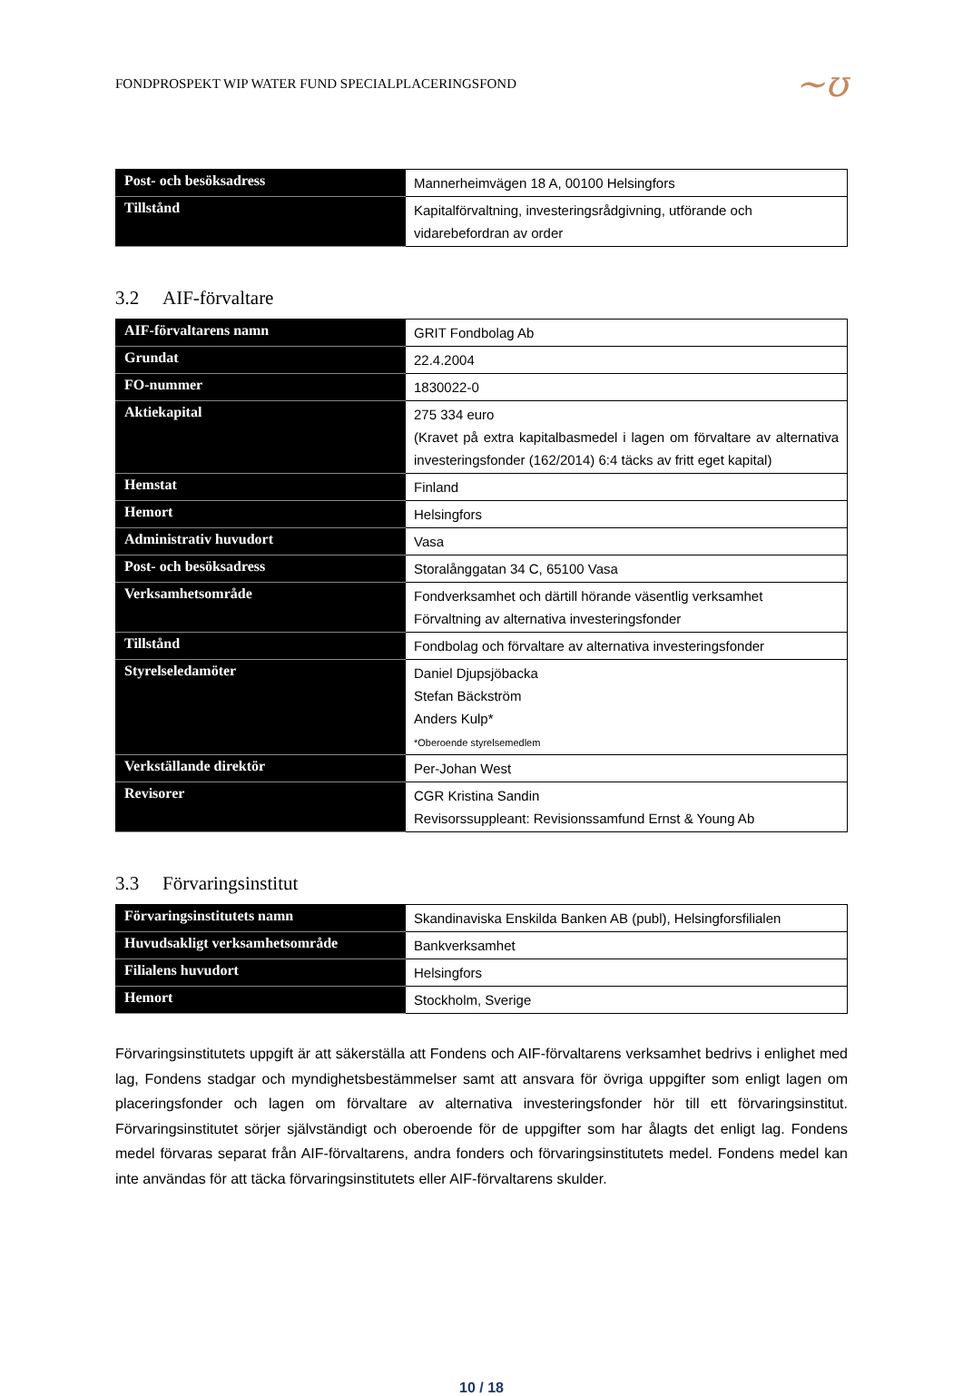FONDPROSPEKT WIP WATER FUND SPECIALPLACERINGSFOND
~ʊ
| Post- och besöksadress | Mannerheimvägen 18 A, 00100 Helsingfors |
| Tillstånd | Kapitalförvaltning, investeringsrådgivning, utförande och vidarebefordran av order |
3.2 AIF-förvaltare
| AIF-förvaltarens namn | GRIT Fondbolag Ab |
| Grundat | 22.4.2004 |
| FO-nummer | 1830022-0 |
| Aktiekapital | 275 334 euro (Kravet på extra kapitalbasmedel i lagen om förvaltare av alternativa investeringsfonder (162/2014) 6:4 täcks av fritt eget kapital) |
| Hemstat | Finland |
| Hemort | Helsingfors |
| Administrativ huvudort | Vasa |
| Post- och besöksadress | Storalånggatan 34 C, 65100 Vasa |
| Verksamhetsområde | Fondverksamhet och därtill hörande väsentlig verksamhet Förvaltning av alternativa investeringsfonder |
| Tillstånd | Fondbolag och förvaltare av alternativa investeringsfonder |
| Styrelseledamöter | Daniel Djupsjöbacka Stefan Bäckström Anders Kulp* *Oberoende styrelsemedlem |
| Verkställande direktör | Per-Johan West |
| Revisorer | CGR Kristina Sandin Revisorssuppleant: Revisionssamfund Ernst & Young Ab |
3.3 Förvaringsinstitut
| Förvaringsinstitutets namn | Skandinaviska Enskilda Banken AB (publ), Helsingforsfilialen |
| Huvudsakligt verksamhetsområde | Bankverksamhet |
| Filialens huvudort | Helsingfors |
| Hemort | Stockholm, Sverige |
Förvaringsinstitutets uppgift är att säkerställa att Fondens och AIF-förvaltarens verksamhet bedrivs i enlighet med lag, Fondens stadgar och myndighetsbestämmelser samt att ansvara för övriga uppgifter som enligt lagen om placeringsfonder och lagen om förvaltare av alternativa investeringsfonder hör till ett förvaringsinstitut. Förvaringsinstitutet sörjer självständigt och oberoende för de uppgifter som har ålagts det enligt lag. Fondens medel förvaras separat från AIF-förvaltarens, andra fonders och förvaringsinstitutets medel. Fondens medel kan inte användas för att täcka förvaringsinstitutets eller AIF-förvaltarens skulder.
10 / 18